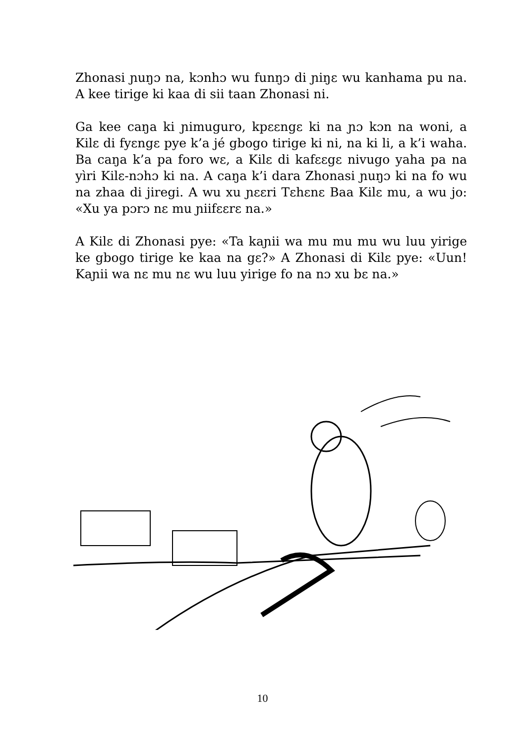Zhonasi ɲuŋɔ na, kɔnhɔ wu funŋɔ di ɲiŋɛ wu kanhama pu na. A kee tirige ki kaa di sii taan Zhonasi ni.
Ga kee caŋa ki ɲimuguro, kpɛɛngɛ ki na ɲɔ kɔn na woni, a Kilɛ di fyɛngɛ pye k’a jé gbogo tirige ki ni, na ki li, a k’i waha. Ba caŋa k’a pa foro wɛ, a Kilɛ di kafɛɛgɛ nivugo yaha pa na yìri Kilɛ-nɔhɔ ki na. A caŋa k’i dara Zhonasi ɲuŋɔ ki na fo wu na zhaa di jiregi. A wu xu ɲɛɛri Tɛhɛnɛ Baa Kilɛ mu, a wu jo: «Xu ya pɔrɔ nɛ mu ɲiifɛɛrɛ na.»
A Kilɛ di Zhonasi pye: «Ta kaɲii wa mu mu mu wu luu yirige ke gbogo tirige ke kaa na gɛ?» A Zhonasi di Kilɛ pye: «Uun! Kaɲii wa nɛ mu nɛ wu luu yirige fo na nɔ xu bɛ na.»
10